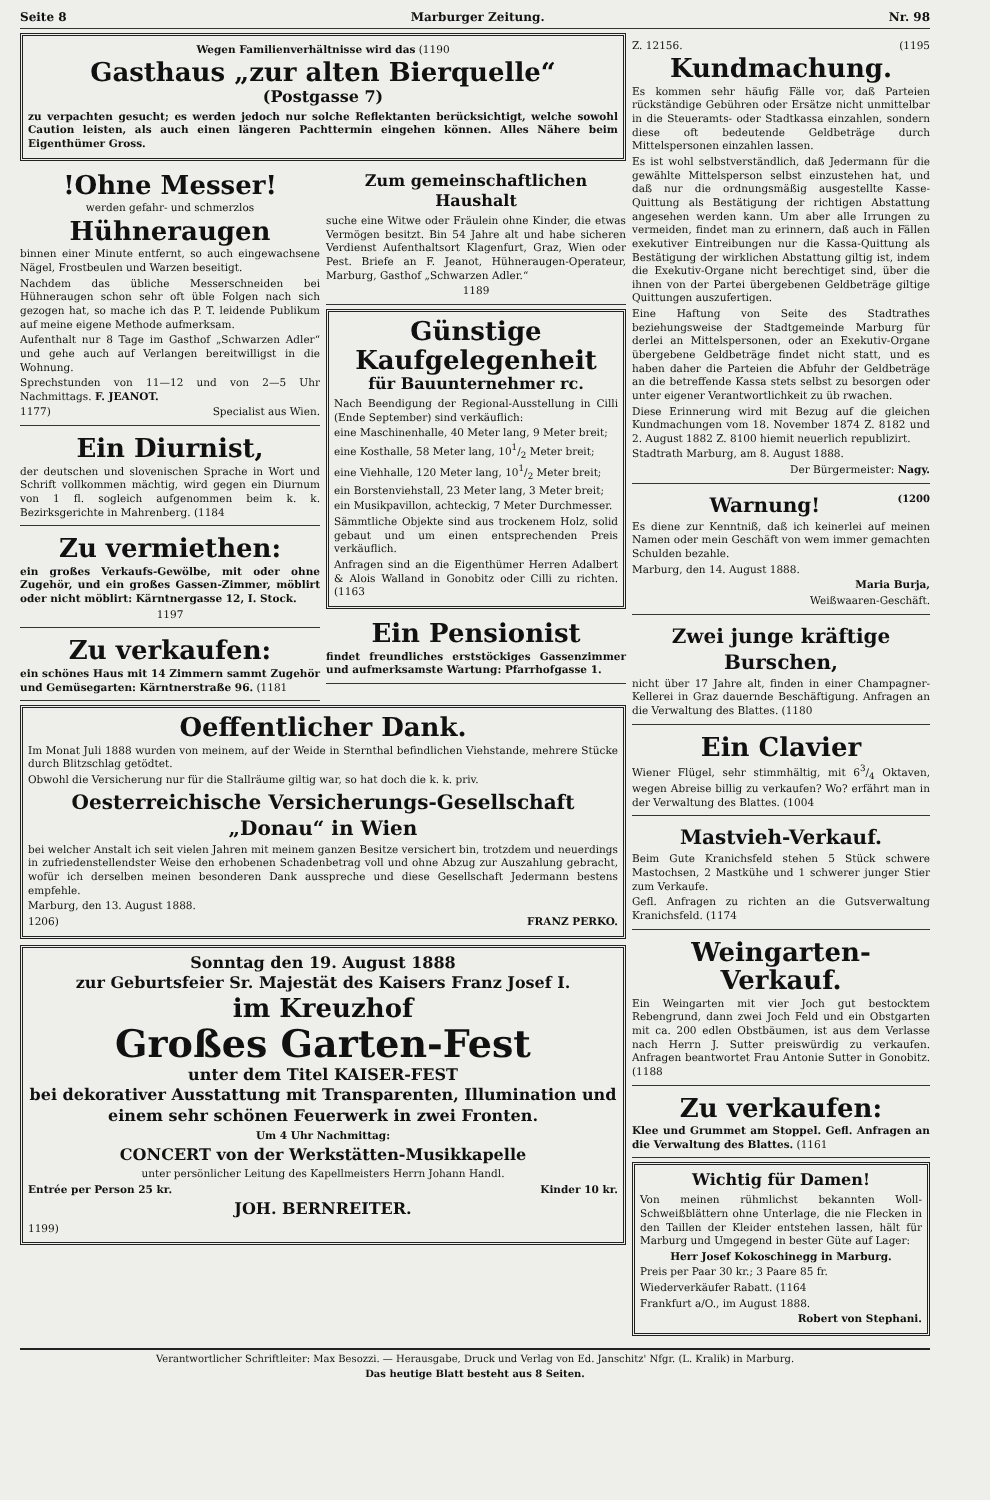Seite 8 Marburger Zeitung. Nr. 98
Wegen Familienverhältnisse wird das (1190
Gasthaus „zur alten Bierquelle“
(Postgasse 7)
zu verpachten gesucht; es werden jedoch nur solche Reflektanten berücksichtigt, welche sowohl Caution leisten, als auch einen längeren Pachttermin eingehen können. Alles Nähere beim Eigenthümer Gross.
!Ohne Messer!
werden gefahr- und schmerzlos
Hühneraugen
binnen einer Minute entfernt, so auch eingewachsene Nägel, Frostbeulen und Warzen beseitigt.
Nachdem das übliche Messerschneiden bei Hühneraugen schon sehr oft üble Folgen nach sich gezogen hat, so mache ich das P. T. leidende Publikum auf meine eigene Methode aufmerksam.
Aufenthalt nur 8 Tage im Gasthof „Schwarzen Adler“ und gehe auch auf Verlangen bereitwilligst in die Wohnung.
Sprechstunden von 11—12 und von 2—5 Uhr Nachmittags. F. JEANOT.
1177) Specialist aus Wien.
Ein Diurnist,
der deutschen und slovenischen Sprache in Wort und Schrift vollkommen mächtig, wird gegen ein Diurnum von 1 fl. sogleich aufgenommen beim k. k. Bezirksgerichte in Mahrenberg. (1184
Zu vermiethen:
ein großes Verkaufs-Gewölbe, mit oder ohne Zugehör, und ein großes Gassen-Zimmer, möblirt oder nicht möblirt: Kärntnergasse 12, I. Stock.
1197
Zu verkaufen:
ein schönes Haus mit 14 Zimmern sammt Zugehör und Gemüsegarten: Kärntnerstraße 96. (1181
Zum gemeinschaftlichen Haushalt
suche eine Witwe oder Fräulein ohne Kinder, die etwas Vermögen besitzt. Bin 54 Jahre alt und habe sicheren Verdienst Aufenthaltsort Klagenfurt, Graz, Wien oder Pest. Briefe an F. Jeanot, Hühneraugen-Operateur, Marburg, Gasthof „Schwarzen Adler.“
1189
Günstige Kaufgelegenheit
für Bauunternehmer rc.
Nach Beendigung der Regional-Ausstellung in Cilli (Ende September) sind verkäuflich:
eine Maschinenhalle, 40 Meter lang, 9 Meter breit;
eine Kosthalle, 58 Meter lang, 101/2 Meter breit;
eine Viehhalle, 120 Meter lang, 101/2 Meter breit;
ein Borstenviehstall, 23 Meter lang, 3 Meter breit;
ein Musikpavillon, achteckig, 7 Meter Durchmesser.
Sämmtliche Objekte sind aus trockenem Holz, solid gebaut und um einen entsprechenden Preis verkäuflich.
Anfragen sind an die Eigenthümer Herren Adalbert & Alois Walland in Gonobitz oder Cilli zu richten. (1163
Ein Pensionist
findet freundliches erststöckiges Gassenzimmer und aufmerksamste Wartung: Pfarrhofgasse 1.
Oeffentlicher Dank.
Im Monat Juli 1888 wurden von meinem, auf der Weide in Sternthal befindlichen Viehstande, mehrere Stücke durch Blitzschlag getödtet.
Obwohl die Versicherung nur für die Stallräume giltig war, so hat doch die k. k. priv.
Oesterreichische Versicherungs-Gesellschaft „Donau“ in Wien
bei welcher Anstalt ich seit vielen Jahren mit meinem ganzen Besitze versichert bin, trotzdem und neuerdings in zufriedenstellendster Weise den erhobenen Schadenbetrag voll und ohne Abzug zur Auszahlung gebracht, wofür ich derselben meinen besonderen Dank ausspreche und diese Gesellschaft Jedermann bestens empfehle.
Marburg, den 13. August 1888.
1206) FRANZ PERKO.
Sonntag den 19. August 1888
zur Geburtsfeier Sr. Majestät des Kaisers Franz Josef I.
im Kreuzhof
Großes Garten-Fest
unter dem Titel KAISER-FEST
bei dekorativer Ausstattung mit Transparenten, Illumination und einem sehr schönen Feuerwerk in zwei Fronten.
Um 4 Uhr Nachmittag:
CONCERT von der Werkstätten-Musikkapelle
unter persönlicher Leitung des Kapellmeisters Herrn Johann Handl.
Entrée per Person 25 kr. Kinder 10 kr.
JOH. BERNREITER.
1199)
Z. 12156. (1195
Kundmachung.
Es kommen sehr häufig Fälle vor, daß Parteien rückständige Gebühren oder Ersätze nicht unmittelbar in die Steueramts- oder Stadtkassa einzahlen, sondern diese oft bedeutende Geldbeträge durch Mittelspersonen einzahlen lassen.
Es ist wohl selbstverständlich, daß Jedermann für die gewählte Mittelsperson selbst einzustehen hat, und daß nur die ordnungsmäßig ausgestellte Kasse-Quittung als Bestätigung der richtigen Abstattung angesehen werden kann. Um aber alle Irrungen zu vermeiden, findet man zu erinnern, daß auch in Fällen exekutiver Eintreibungen nur die Kassa-Quittung als Bestätigung der wirklichen Abstattung giltig ist, indem die Exekutiv-Organe nicht berechtiget sind, über die ihnen von der Partei übergebenen Geldbeträge giltige Quittungen auszufertigen.
Eine Haftung von Seite des Stadtrathes beziehungsweise der Stadtgemeinde Marburg für derlei an Mittelspersonen, oder an Exekutiv-Organe übergebene Geldbeträge findet nicht statt, und es haben daher die Parteien die Abfuhr der Geldbeträge an die betreffende Kassa stets selbst zu besorgen oder unter eigener Verantwortlichkeit zu üb rwachen.
Diese Erinnerung wird mit Bezug auf die gleichen Kundmachungen vom 18. November 1874 Z. 8182 und 2. August 1882 Z. 8100 hiemit neuerlich republizirt.
Stadtrath Marburg, am 8. August 1888.
Der Bürgermeister: Nagy.
Warnung! (1200
Es diene zur Kenntniß, daß ich keinerlei auf meinen Namen oder mein Geschäft von wem immer gemachten Schulden bezahle.
Marburg, den 14. August 1888.
Maria Burja,
Weißwaaren-Geschäft.
Zwei junge kräftige Burschen,
nicht über 17 Jahre alt, finden in einer Champagner-Kellerei in Graz dauernde Beschäftigung. Anfragen an die Verwaltung des Blattes. (1180
Ein Clavier
Wiener Flügel, sehr stimmhältig, mit 63/4 Oktaven, wegen Abreise billig zu verkaufen? Wo? erfährt man in der Verwaltung des Blattes. (1004
Mastvieh-Verkauf.
Beim Gute Kranichsfeld stehen 5 Stück schwere Mastochsen, 2 Mastkühe und 1 schwerer junger Stier zum Verkaufe.
Gefl. Anfragen zu richten an die Gutsverwaltung Kranichsfeld. (1174
Weingarten-Verkauf.
Ein Weingarten mit vier Joch gut bestocktem Rebengrund, dann zwei Joch Feld und ein Obstgarten mit ca. 200 edlen Obstbäumen, ist aus dem Verlasse nach Herrn J. Sutter preiswürdig zu verkaufen. Anfragen beantwortet Frau Antonie Sutter in Gonobitz. (1188
Zu verkaufen:
Klee und Grummet am Stoppel. Gefl. Anfragen an die Verwaltung des Blattes. (1161
Wichtig für Damen!
Von meinen rühmlichst bekannten Woll-Schweißblättern ohne Unterlage, die nie Flecken in den Taillen der Kleider entstehen lassen, hält für Marburg und Umgegend in bester Güte auf Lager:
Herr Josef Kokoschinegg in Marburg.
Preis per Paar 30 kr.; 3 Paare 85 fr.
Wiederverkäufer Rabatt. (1164
Frankfurt a/O., im August 1888.
Robert von Stephani.
Verantwortlicher Schriftleiter: Max Besozzi. — Herausgabe, Druck und Verlag von Ed. Janschitz' Nfgr. (L. Kralik) in Marburg.
Das heutige Blatt besteht aus 8 Seiten.